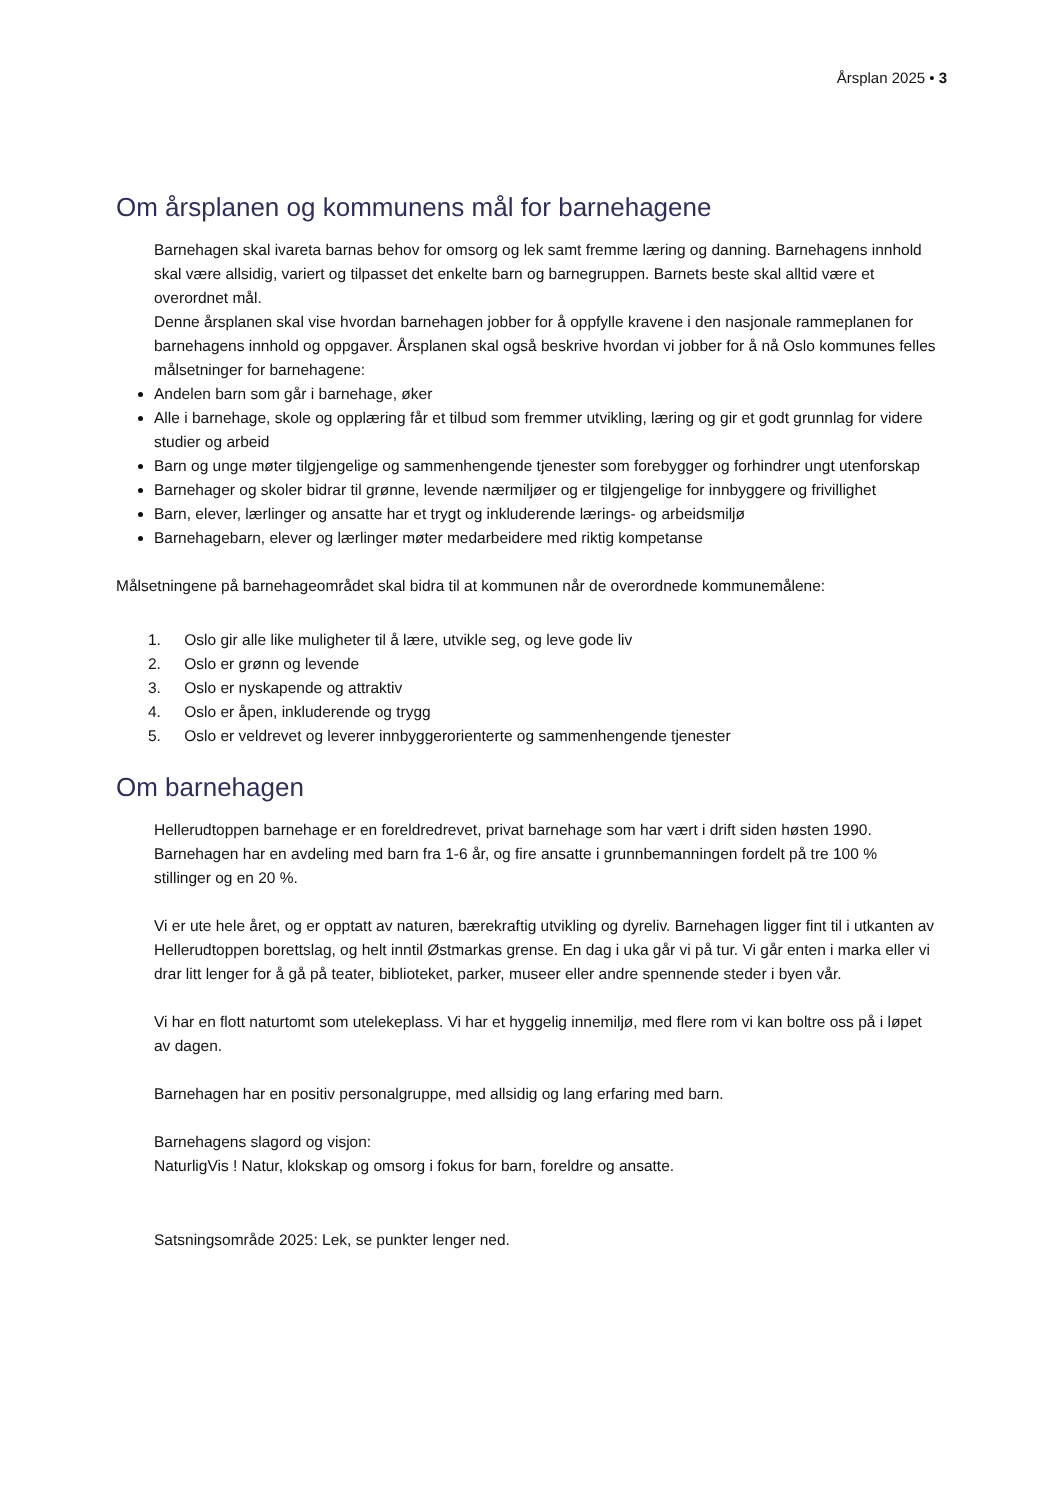Årsplan 2025 • 3
Om årsplanen og kommunens mål for barnehagene
Barnehagen skal ivareta barnas behov for omsorg og lek samt fremme læring og danning. Barnehagens innhold skal være allsidig, variert og tilpasset det enkelte barn og barnegruppen. Barnets beste skal alltid være et overordnet mål.
Denne årsplanen skal vise hvordan barnehagen jobber for å oppfylle kravene i den nasjonale rammeplanen for barnehagens innhold og oppgaver. Årsplanen skal også beskrive hvordan vi jobber for å nå Oslo kommunes felles målsetninger for barnehagene:
Andelen barn som går i barnehage, øker
Alle i barnehage, skole og opplæring får et tilbud som fremmer utvikling, læring og gir et godt grunnlag for videre studier og arbeid
Barn og unge møter tilgjengelige og sammenhengende tjenester som forebygger og forhindrer ungt utenforskap
Barnehager og skoler bidrar til grønne, levende nærmiljøer og er tilgjengelige for innbyggere og frivillighet
Barn, elever, lærlinger og ansatte har et trygt og inkluderende lærings- og arbeidsmiljø
Barnehagebarn, elever og lærlinger møter medarbeidere med riktig kompetanse
Målsetningene på barnehageområdet skal bidra til at kommunen når de overordnede kommunemålene:
1. Oslo gir alle like muligheter til å lære, utvikle seg, og leve gode liv
2. Oslo er grønn og levende
3. Oslo er nyskapende og attraktiv
4. Oslo er åpen, inkluderende og trygg
5. Oslo er veldrevet og leverer innbyggerorienterte og sammenhengende tjenester
Om barnehagen
Hellerudtoppen barnehage er en foreldredrevet, privat barnehage som har vært i drift siden høsten 1990. Barnehagen har en avdeling med barn fra 1-6 år, og fire ansatte i grunnbemanningen fordelt på tre 100 % stillinger og en 20 %.
Vi er ute hele året, og er opptatt av naturen, bærekraftig utvikling og dyreliv. Barnehagen ligger fint til i utkanten av Hellerudtoppen borettslag, og helt inntil Østmarkas grense. En dag i uka går vi på tur. Vi går enten i marka eller vi drar litt lenger for å gå på teater, biblioteket, parker, museer eller andre spennende steder i byen vår.
Vi har en flott naturtomt som utelekeplass. Vi har et hyggelig innemiljø, med flere rom vi kan boltre oss på i løpet av dagen.
Barnehagen har en positiv personalgruppe, med allsidig og lang erfaring med barn.
Barnehagens slagord og visjon:
NaturligVis ! Natur, klokskap og omsorg i fokus for barn, foreldre og ansatte.
Satsningsområde 2025: Lek, se punkter lenger ned.